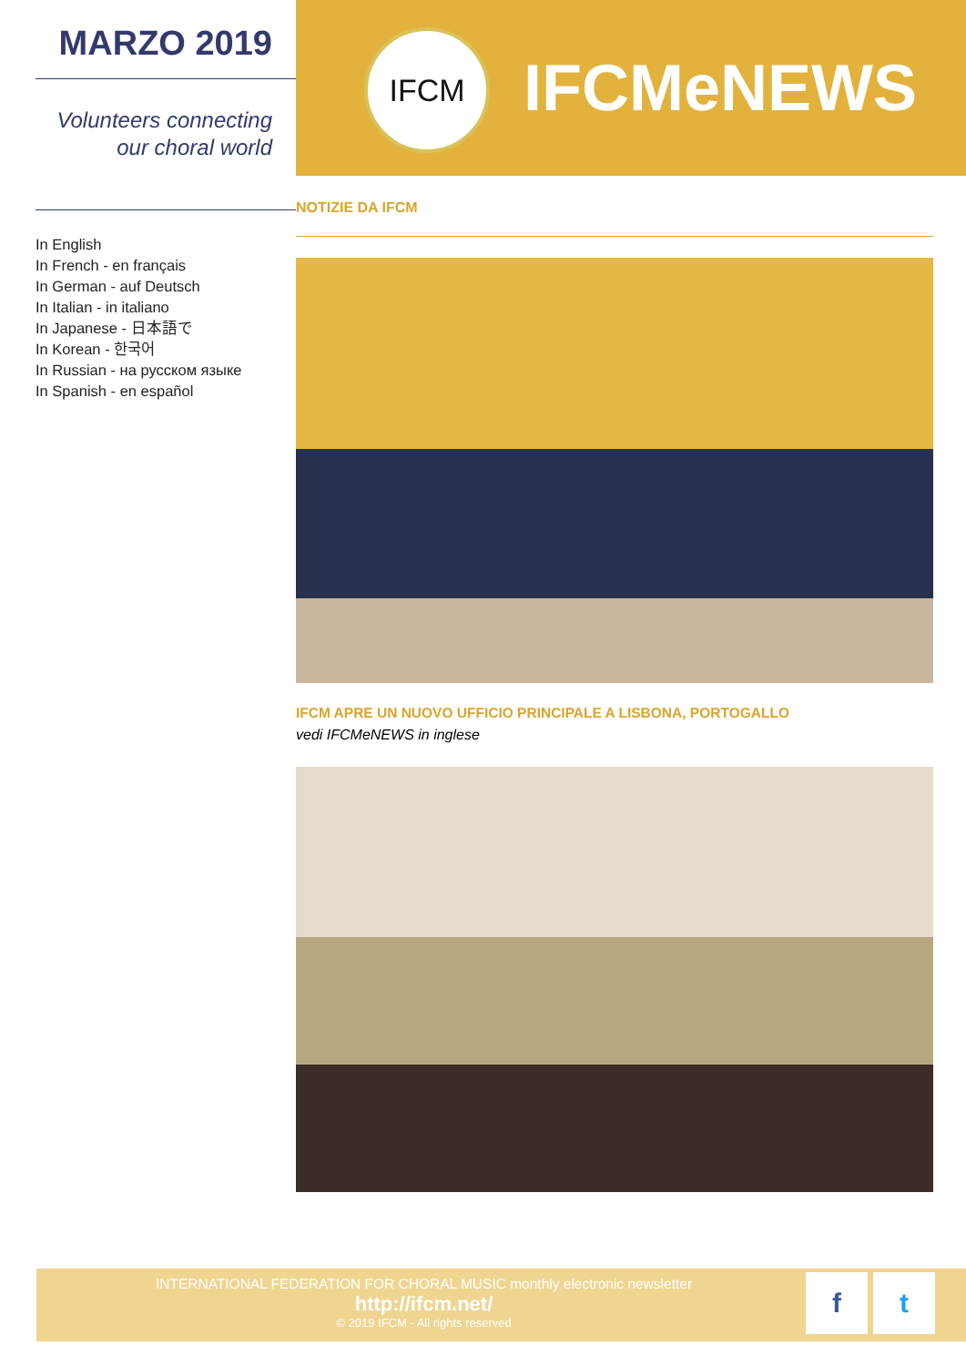MARZO 2019
Volunteers connecting
our choral world
In English
In French - en français
In German - auf Deutsch
In Italian - in italiano
In Japanese - 日本語で
In Korean - 한국어
In Russian - на русском языке
In Spanish - en español
IFCM
IFCMeNEWS
NOTIZIE DA IFCM
IFCM APRE UN NUOVO UFFICIO PRINCIPALE A LISBONA, PORTOGALLO
vedi IFCMeNEWS in inglese
INTERNATIONAL FEDERATION FOR CHORAL MUSIC monthly electronic newsletter
http://ifcm.net/
© 2019 IFCM - All rights reserved
ft